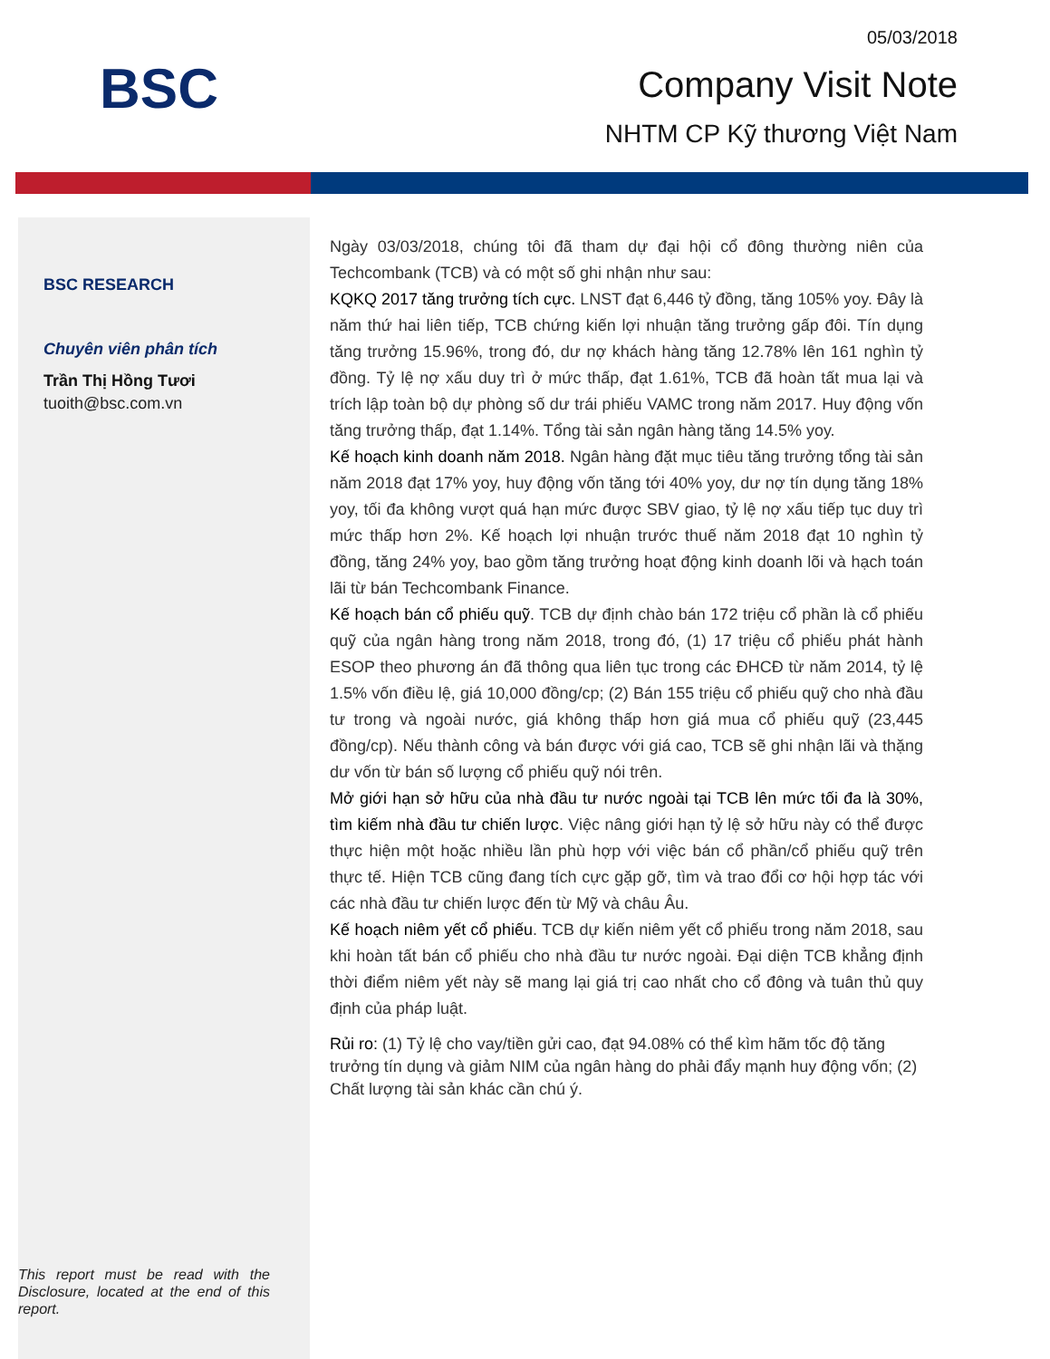BSC
05/03/2018
Company Visit Note
NHTM CP Kỹ thương Việt Nam
BSC RESEARCH
Chuyên viên phân tích
Trần Thị Hồng Tươi
tuoith@bsc.com.vn
This report must be read with the Disclosure, located at the end of this report.
Ngày 03/03/2018, chúng tôi đã tham dự đại hội cổ đông thường niên của Techcombank (TCB) và có một số ghi nhận như sau:
KQKQ 2017 tăng trưởng tích cực. LNST đạt 6,446 tỷ đồng, tăng 105% yoy. Đây là năm thứ hai liên tiếp, TCB chứng kiến lợi nhuận tăng trưởng gấp đôi. Tín dụng tăng trưởng 15.96%, trong đó, dư nợ khách hàng tăng 12.78% lên 161 nghìn tỷ đồng. Tỷ lệ nợ xấu duy trì ở mức thấp, đạt 1.61%, TCB đã hoàn tất mua lại và trích lập toàn bộ dự phòng số dư trái phiếu VAMC trong năm 2017. Huy động vốn tăng trưởng thấp, đạt 1.14%. Tổng tài sản ngân hàng tăng 14.5% yoy.
Kế hoạch kinh doanh năm 2018. Ngân hàng đặt mục tiêu tăng trưởng tổng tài sản năm 2018 đạt 17% yoy, huy động vốn tăng tới 40% yoy, dư nợ tín dụng tăng 18% yoy, tối đa không vượt quá hạn mức được SBV giao, tỷ lệ nợ xấu tiếp tục duy trì mức thấp hơn 2%. Kế hoạch lợi nhuận trước thuế năm 2018 đạt 10 nghìn tỷ đồng, tăng 24% yoy, bao gồm tăng trưởng hoạt động kinh doanh lõi và hạch toán lãi từ bán Techcombank Finance.
Kế hoạch bán cổ phiếu quỹ. TCB dự định chào bán 172 triệu cổ phần là cổ phiếu quỹ của ngân hàng trong năm 2018, trong đó, (1) 17 triệu cổ phiếu phát hành ESOP theo phương án đã thông qua liên tục trong các ĐHCĐ từ năm 2014, tỷ lệ 1.5% vốn điều lệ, giá 10,000 đồng/cp; (2) Bán 155 triệu cổ phiếu quỹ cho nhà đầu tư trong và ngoài nước, giá không thấp hơn giá mua cổ phiếu quỹ (23,445 đồng/cp). Nếu thành công và bán được với giá cao, TCB sẽ ghi nhận lãi và thặng dư vốn từ bán số lượng cổ phiếu quỹ nói trên.
Mở giới hạn sở hữu của nhà đầu tư nước ngoài tại TCB lên mức tối đa là 30%, tìm kiếm nhà đầu tư chiến lược. Việc nâng giới hạn tỷ lệ sở hữu này có thể được thực hiện một hoặc nhiều lần phù hợp với việc bán cổ phần/cổ phiếu quỹ trên thực tế. Hiện TCB cũng đang tích cực gặp gỡ, tìm và trao đổi cơ hội hợp tác với các nhà đầu tư chiến lược đến từ Mỹ và châu Âu.
Kế hoạch niêm yết cổ phiếu. TCB dự kiến niêm yết cổ phiếu trong năm 2018, sau khi hoàn tất bán cổ phiếu cho nhà đầu tư nước ngoài. Đại diện TCB khẳng định thời điểm niêm yết này sẽ mang lại giá trị cao nhất cho cổ đông và tuân thủ quy định của pháp luật.
Rủi ro: (1) Tỷ lệ cho vay/tiền gửi cao, đạt 94.08% có thể kìm hãm tốc độ tăng trưởng tín dụng và giảm NIM của ngân hàng do phải đẩy mạnh huy động vốn; (2) Chất lượng tài sản khác cần chú ý.